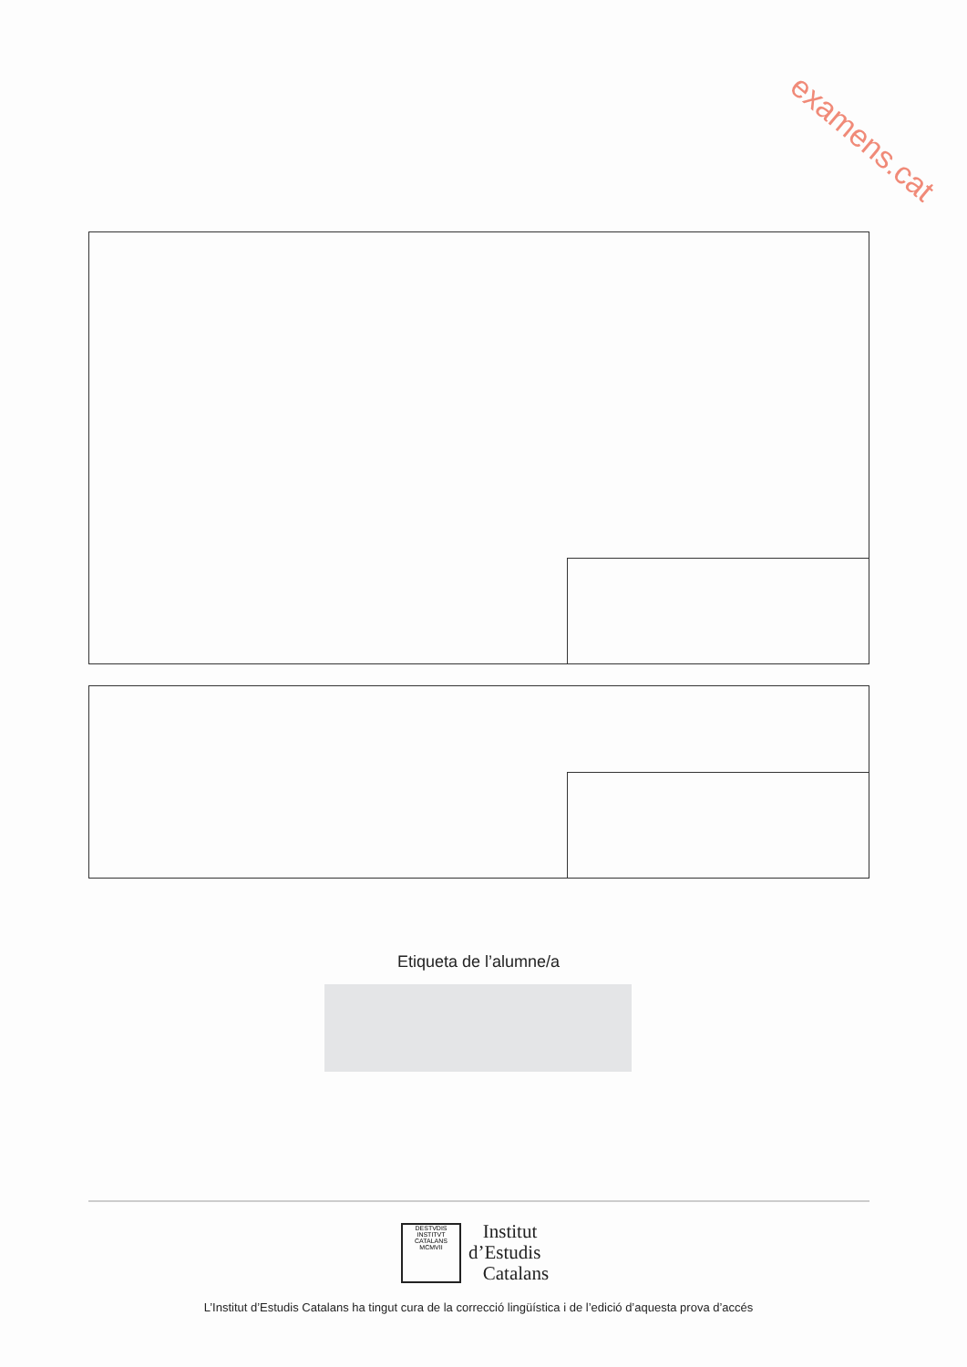examens.cat
Etiqueta de l’alumne/a
DESTVDIS
INSTITVT CATALANS
MCMVII
Institut
d’Estudis
Catalans
L’Institut d’Estudis Catalans ha tingut cura de la correcció lingüística i de l’edició d’aquesta prova d’accés